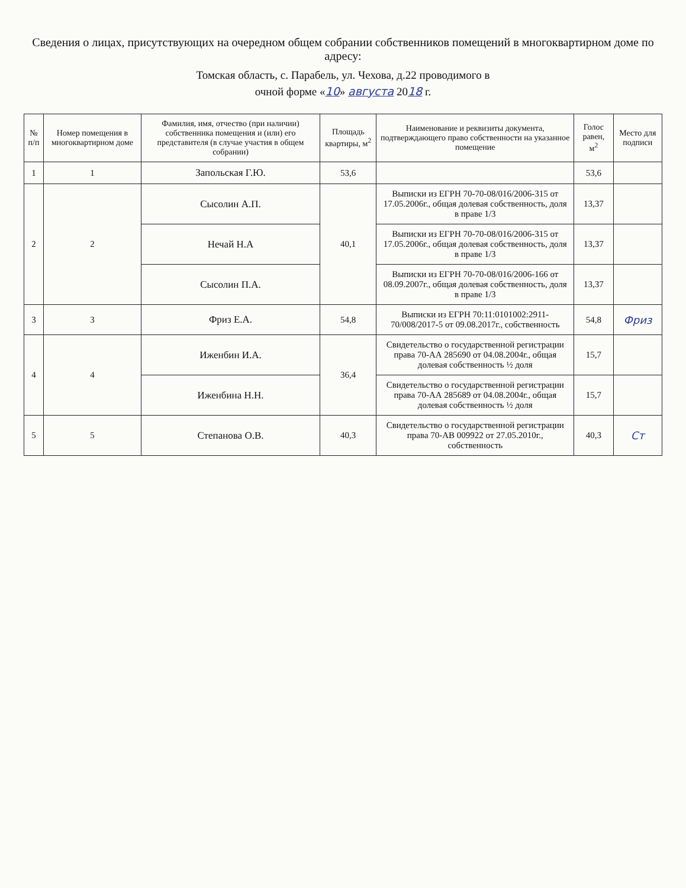Сведения о лицах, присутствующих на очередном общем собрании собственников помещений в многоквартирном доме по адресу:
Томская область, с. Парабель, ул. Чехова, д.22 проводимого в
очной форме «10» августа 2018 г.
| № п/п | Номер помещения в многоквартирном доме | Фамилия, имя, отчество (при наличии) собственника помещения и (или) его представителя (в случае участия в общем собрании) | Площадь квартиры, м<sup>2</sup> | Наименование и реквизиты документа, подтверждающего право собственности на указанное помещение | Голос равен, м<sup>2</sup> | Место для подписи |
| --- | --- | --- | --- | --- | --- | --- |
| 1 | 1 | Запольская Г.Ю. | 53,6 | | 53,6 | |
| 2 | 2 | Сысолин А.П. | 40,1 | Выписки из ЕГРН 70-70-08/016/2006-315 от 17.05.2006г., общая долевая собственность, доля в праве 1/3 | 13,37 | |
| | | Нечай Н.А | | Выписки из ЕГРН 70-70-08/016/2006-315 от 17.05.2006г., общая долевая собственность, доля в праве 1/3 | 13,37 | |
| | | Сысолин П.А. | | Выписки из ЕГРН 70-70-08/016/2006-166 от 08.09.2007г., общая долевая собственность, доля в праве 1/3 | 13,37 | |
| 3 | 3 | Фриз Е.А. | 54,8 | Выписки из ЕГРН 70:11:0101002:2911-70/008/2017-5 от 09.08.2017г., собственность | 54,8 | Фриз |
| 4 | 4 | Иженбин И.А. | 36,4 | Свидетельство о государственной регистрации права 70-АА 285690 от 04.08.2004г., общая долевая собственность ½ доля | 15,7 | |
| | | Иженбина Н.Н. | | Свидетельство о государственной регистрации права 70-АА 285689 от 04.08.2004г., общая долевая собственность ½ доля | 15,7 | |
| 5 | 5 | Степанова О.В. | 40,3 | Свидетельство о государственной регистрации права 70-АВ 009922 от 27.05.2010г., собственность | 40,3 | Ст |